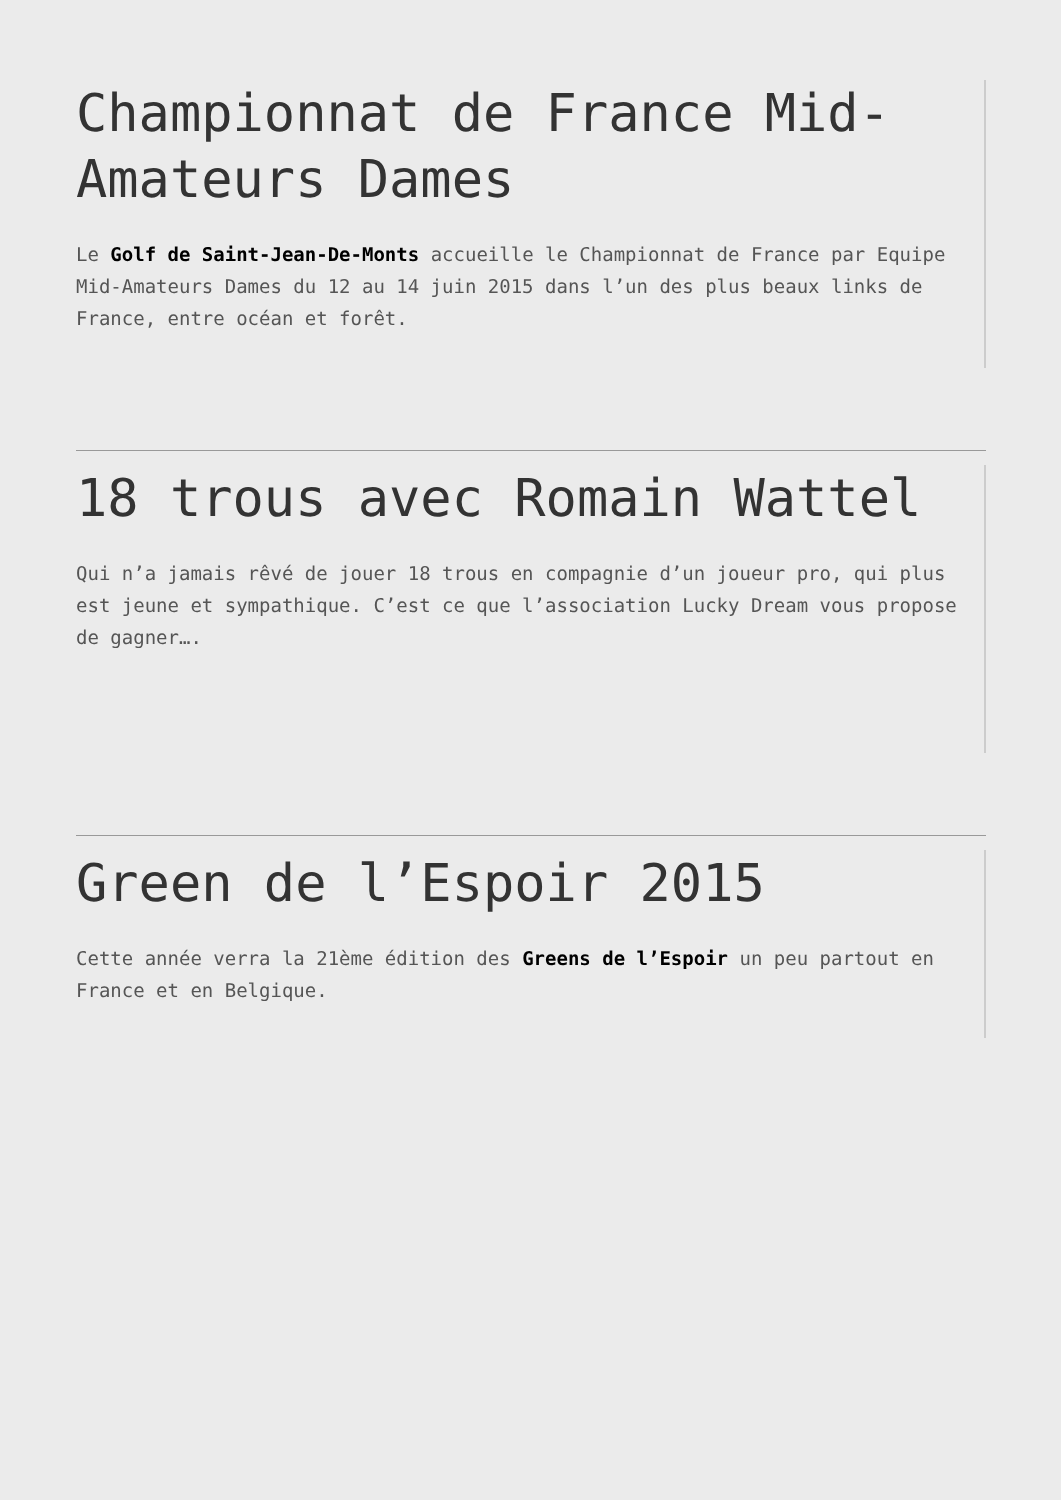Championnat de France Mid-Amateurs Dames
Le Golf de Saint-Jean-De-Monts accueille le Championnat de France par Equipe Mid-Amateurs Dames du 12 au 14 juin 2015 dans l’un des plus beaux links de France, entre océan et forêt.
18 trous avec Romain Wattel
Qui n’a jamais rêvé de jouer 18 trous en compagnie d’un joueur pro, qui plus est jeune et sympathique. C’est ce que l’association Lucky Dream vous propose de gagner….
Green de l’Espoir 2015
Cette année verra la 21ème édition des Greens de l’Espoir un peu partout en France et en Belgique.